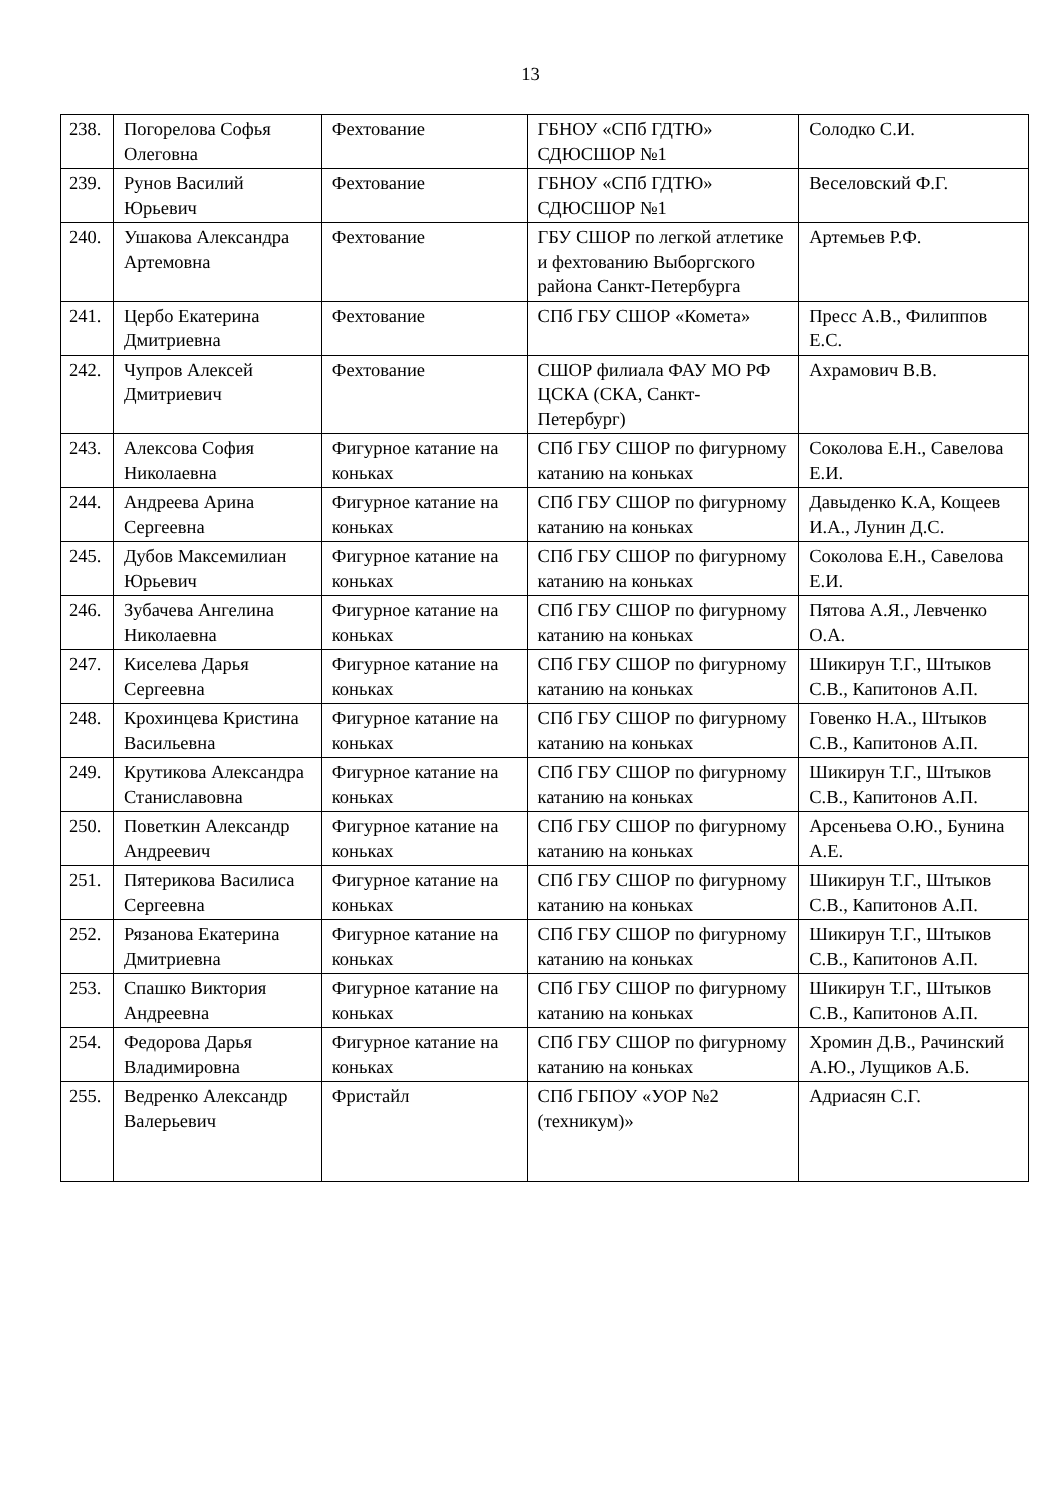13
| 238. | Погорелова Софья Олеговна | Фехтование | ГБНОУ «СПб ГДТЮ» СДЮСШОР №1 | Солодко С.И. |
| 239. | Рунов Василий Юрьевич | Фехтование | ГБНОУ «СПб ГДТЮ» СДЮСШОР №1 | Веселовский Ф.Г. |
| 240. | Ушакова Александра Артемовна | Фехтование | ГБУ СШОР по легкой атлетике и фехтованию Выборгского района Санкт-Петербурга | Артемьев Р.Ф. |
| 241. | Цербо Екатерина Дмитриевна | Фехтование | СПб ГБУ СШОР «Комета» | Пресс А.В., Филиппов Е.С. |
| 242. | Чупров Алексей Дмитриевич | Фехтование | СШОР филиала ФАУ МО РФ ЦСКА (СКА, Санкт-Петербург) | Ахрамович В.В. |
| 243. | Алексова София Николаевна | Фигурное катание на коньках | СПб ГБУ СШОР по фигурному катанию на коньках | Соколова Е.Н., Савелова Е.И. |
| 244. | Андреева Арина Сергеевна | Фигурное катание на коньках | СПб ГБУ СШОР по фигурному катанию на коньках | Давыденко К.А, Кощеев И.А., Лунин Д.С. |
| 245. | Дубов Максемилиан Юрьевич | Фигурное катание на коньках | СПб ГБУ СШОР по фигурному катанию на коньках | Соколова Е.Н., Савелова Е.И. |
| 246. | Зубачева Ангелина Николаевна | Фигурное катание на коньках | СПб ГБУ СШОР по фигурному катанию на коньках | Пятова А.Я., Левченко О.А. |
| 247. | Киселева Дарья Сергеевна | Фигурное катание на коньках | СПб ГБУ СШОР по фигурному катанию на коньках | Шикирун Т.Г., Штыков С.В., Капитонов А.П. |
| 248. | Крохинцева Кристина Васильевна | Фигурное катание на коньках | СПб ГБУ СШОР по фигурному катанию на коньках | Говенко Н.А., Штыков С.В., Капитонов А.П. |
| 249. | Крутикова Александра Станиславовна | Фигурное катание на коньках | СПб ГБУ СШОР по фигурному катанию на коньках | Шикирун Т.Г., Штыков С.В., Капитонов А.П. |
| 250. | Поветкин Александр Андреевич | Фигурное катание на коньках | СПб ГБУ СШОР по фигурному катанию на коньках | Арсеньева О.Ю., Бунина А.Е. |
| 251. | Пятерикова Василиса Сергеевна | Фигурное катание на коньках | СПб ГБУ СШОР по фигурному катанию на коньках | Шикирун Т.Г., Штыков С.В., Капитонов А.П. |
| 252. | Рязанова Екатерина Дмитриевна | Фигурное катание на коньках | СПб ГБУ СШОР по фигурному катанию на коньках | Шикирун Т.Г., Штыков С.В., Капитонов А.П. |
| 253. | Спашко Виктория Андреевна | Фигурное катание на коньках | СПб ГБУ СШОР по фигурному катанию на коньках | Шикирун Т.Г., Штыков С.В., Капитонов А.П. |
| 254. | Федорова Дарья Владимировна | Фигурное катание на коньках | СПб ГБУ СШОР по фигурному катанию на коньках | Хромин Д.В., Рачинский А.Ю., Лущиков А.Б. |
| 255. | Ведренко Александр Валерьевич | Фристайл | СПб ГБПОУ «УОР №2 (техникум)» | Адриасян С.Г. |